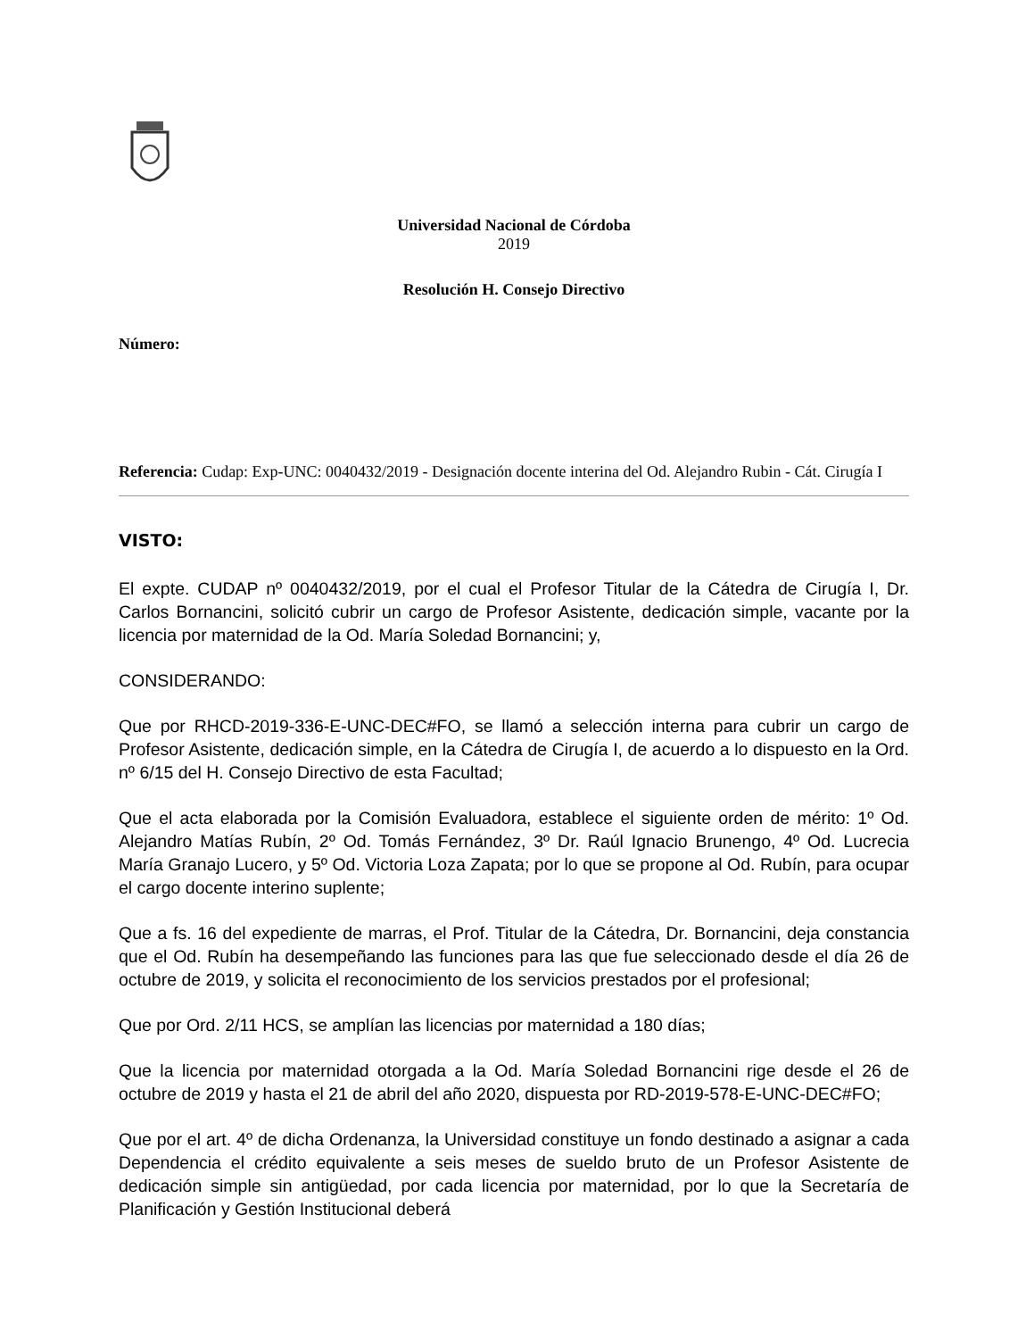Universidad Nacional de Córdoba
2019
Resolución H. Consejo Directivo
Número:
Referencia: Cudap: Exp-UNC: 0040432/2019 - Designación docente interina del Od. Alejandro Rubin - Cát. Cirugía I
VISTO:
El expte. CUDAP nº 0040432/2019, por el cual el Profesor Titular de la Cátedra de Cirugía I, Dr. Carlos Bornancini, solicitó cubrir un cargo de Profesor Asistente, dedicación simple, vacante por la licencia por maternidad de la Od. María Soledad Bornancini; y,
CONSIDERANDO:
Que por RHCD-2019-336-E-UNC-DEC#FO, se llamó a selección interna para cubrir un cargo de Profesor Asistente, dedicación simple, en la Cátedra de Cirugía I, de acuerdo a lo dispuesto en la Ord. nº 6/15 del H. Consejo Directivo de esta Facultad;
Que el acta elaborada por la Comisión Evaluadora, establece el siguiente orden de mérito: 1º Od. Alejandro Matías Rubín, 2º Od. Tomás Fernández, 3º Dr. Raúl Ignacio Brunengo, 4º Od. Lucrecia María Granajo Lucero, y 5º Od. Victoria Loza Zapata; por lo que se propone al Od. Rubín, para ocupar el cargo docente interino suplente;
Que a fs. 16 del expediente de marras, el Prof. Titular de la Cátedra, Dr. Bornancini, deja constancia que el Od. Rubín ha desempeñando las funciones para las que fue seleccionado desde el día 26 de octubre de 2019, y solicita el reconocimiento de los servicios prestados por el profesional;
Que por Ord. 2/11 HCS, se amplían las licencias por maternidad a 180 días;
Que la licencia por maternidad otorgada a la Od. María Soledad Bornancini rige desde el 26 de octubre de 2019 y hasta el 21 de abril del año 2020, dispuesta por RD-2019-578-E-UNC-DEC#FO;
Que por el art. 4º de dicha Ordenanza, la Universidad constituye un fondo destinado a asignar a cada Dependencia el crédito equivalente a seis meses de sueldo bruto de un Profesor Asistente de dedicación simple sin antigüedad, por cada licencia por maternidad, por lo que la Secretaría de Planificación y Gestión Institucional deberá